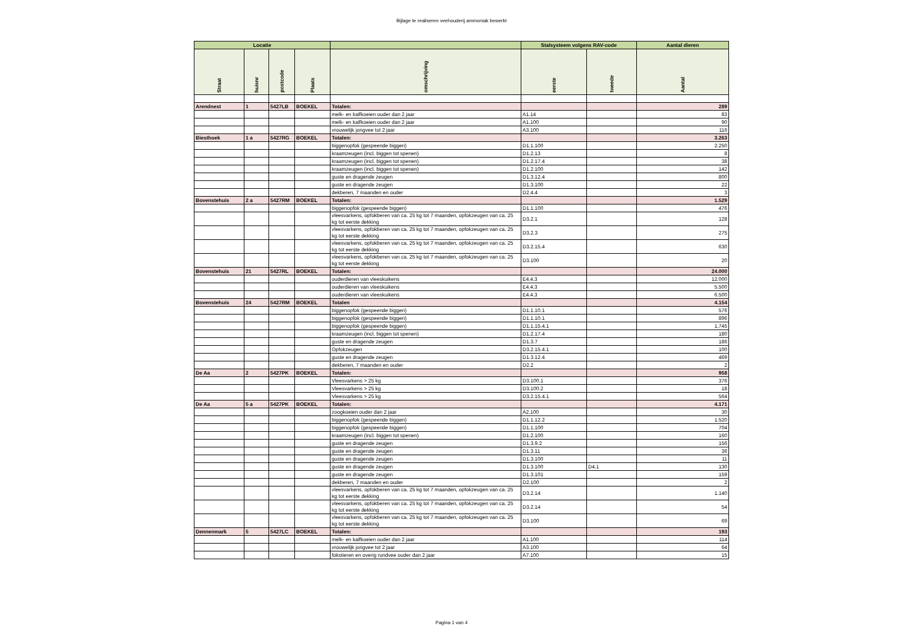Bijlage te realiseren veehouderij ammoniak bewerkt
| Locatie | | | | | Stalsysteem volgens RAV-code | | Aantal dieren |
| --- | --- | --- | --- | --- | --- | --- | --- |
| Straat | huisnr | postcode | Plaats | omschrijving | eerste | tweede | Aantal |
| Arendnest | 1 | 5427LB | BOEKEL | Totalen: | | | 289 |
| | | | | melk- en kalfkoeien ouder dan 2 jaar | A1.14 | | 83 |
| | | | | melk- en kalfkoeien ouder dan 2 jaar | A1.100 | | 90 |
| | | | | vrouwelijk jongvee tot 2 jaar | A3.100 | | 116 |
| Biesthoek | 1 a | 5427RG | BOEKEL | Totalen: | | | 3.263 |
| | | | | biggenopfok (gespeende biggen) | D1.1.100 | | 2.250 |
| | | | | kraamzeugen (incl. biggen tot spenen) | D1.2.13 | | 8 |
| | | | | kraamzeugen (incl. biggen tot spenen) | D1.2.17.4 | | 38 |
| | | | | kraamzeugen (incl. biggen tot spenen) | D1.2.100 | | 142 |
| | | | | guste en dragende zeugen | D1.3.12.4 | | 800 |
| | | | | guste en dragende zeugen | D1.3.100 | | 22 |
| | | | | dekberen, 7 maanden en ouder | D2.4.4 | | 3 |
| Bovenstehuis | 2 a | 5427RM | BOEKEL | Totalen: | | | 1.529 |
| | | | | biggenopfok (gespeende biggen) | D1.1.100 | | 476 |
| | | | | vleesvarkens, opfokberen van ca. 25 kg tot 7 maanden, opfokzeugen van ca. 25 kg tot eerste dekking | D3.2.1 | | 128 |
| | | | | vleesvarkens, opfokberen van ca. 25 kg tot 7 maanden, opfokzeugen van ca. 25 kg tot eerste dekking | D3.2.3 | | 275 |
| | | | | vleesvarkens, opfokberen van ca. 25 kg tot 7 maanden, opfokzeugen van ca. 25 kg tot eerste dekking | D3.2.15.4 | | 630 |
| | | | | vleesvarkens, opfokberen van ca. 25 kg tot 7 maanden, opfokzeugen van ca. 25 kg tot eerste dekking | D3.100 | | 20 |
| Bovenstehuis | 21 | 5427RL | BOEKEL | Totalen: | | | 24.000 |
| | | | | ouderdieren van vleeskuikens | E4.4.3 | | 12.000 |
| | | | | ouderdieren van vleeskuikens | E4.4.3 | | 5.500 |
| | | | | ouderdieren van vleeskuikens | E4.4.3 | | 6.500 |
| Bovenstehuis | 24 | 5427RM | BOEKEL | Totalen | | | 4.154 |
| | | | | biggenopfok (gespeende biggen) | D1.1.10.1 | | 576 |
| | | | | biggenopfok (gespeende biggen) | D1.1.10.1 | | 896 |
| | | | | biggenopfok (gespeende biggen) | D1.1.15.4.1 | | 1.745 |
| | | | | kraamzeugen (incl. biggen tot spenen) | D1.2.17.4 | | 180 |
| | | | | guste en dragende zeugen | D1.3.7 | | 186 |
| | | | | Opfokzeugen | D3.2.15.4.1 | | 100 |
| | | | | guste en dragende zeugen | D1.3.12.4 | | 469 |
| | | | | dekberen, 7 maanden en ouder | D2.2 | | 2 |
| De Aa | 2 | 5427PK | BOEKEL | Totalen: | | | 958 |
| | | | | Vleesvarkens > 25 kg | D3.100.1 | | 376 |
| | | | | Vleesvarkens > 25 kg | D3.100.2 | | 18 |
| | | | | Vleesvarkens > 25 kg | D3.2.15.4.1 | | 564 |
| De Aa | 5 a | 5427PK | BOEKEL | Totalen: | | | 4.171 |
| | | | | zoogkoeien ouder dan 2 jaar | A2.100 | | 30 |
| | | | | biggenopfok (gespeende biggen) | D1.1.12.2 | | 1.520 |
| | | | | biggenopfok (gespeende biggen) | D1.1.100 | | 704 |
| | | | | kraamzeugen (incl. biggen tot spenen) | D1.2.100 | | 160 |
| | | | | guste en dragende zeugen | D1.3.9.2 | | 156 |
| | | | | guste en dragende zeugen | D1.3.11 | | 36 |
| | | | | guste en dragende zeugen | D1.3.100 | | 11 |
| | | | | guste en dragende zeugen | D1.3.100 | D4.1 | 130 |
| | | | | guste en dragende zeugen | D1.3.101 | | 159 |
| | | | | dekberen, 7 maanden en ouder | D2.100 | | 2 |
| | | | | vleesvarkens, opfokberen van ca. 25 kg tot 7 maanden, opfokzeugen van ca. 25 kg tot eerste dekking | D3.2.14 | | 1.140 |
| | | | | vleesvarkens, opfokberen van ca. 25 kg tot 7 maanden, opfokzeugen van ca. 25 kg tot eerste dekking | D3.2.14 | | 54 |
| | | | | vleesvarkens, opfokberen van ca. 25 kg tot 7 maanden, opfokzeugen van ca. 25 kg tot eerste dekking | D3.100 | | 69 |
| Dennenmark | 5 | 5427LC | BOEKEL | Totalen: | | | 193 |
| | | | | melk- en kalfkoeien ouder dan 2 jaar | A1.100 | | 114 |
| | | | | vrouwelijk jongvee tot 2 jaar | A3.100 | | 64 |
| | | | | fokstieren en overig rundvee ouder dan 2 jaar | A7.100 | | 15 |
Pagina 1 van 4